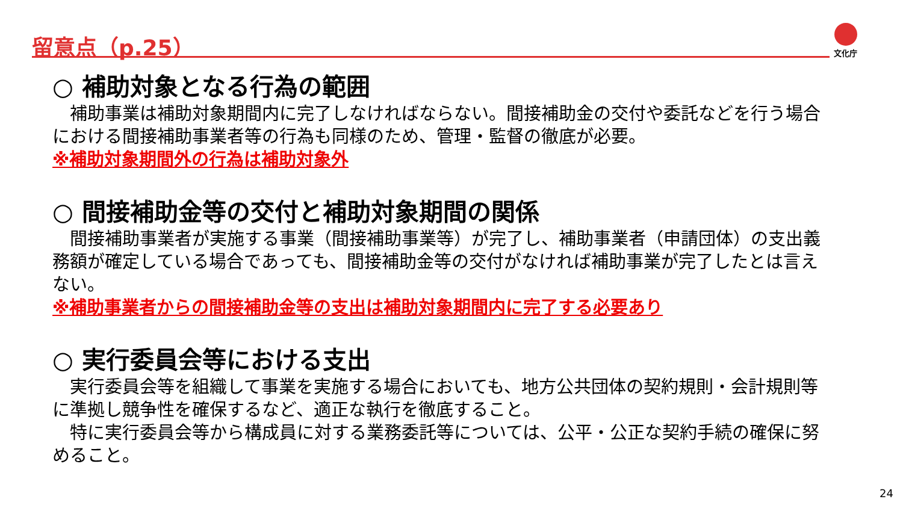留意点（p.25） 文化庁
○ 補助対象となる行為の範囲
補助事業は補助対象期間内に完了しなければならない。間接補助金の交付や委託などを行う場合における間接補助事業者等の行為も同様のため、管理・監督の徹底が必要。
※補助対象期間外の行為は補助対象外
○ 間接補助金等の交付と補助対象期間の関係
間接補助事業者が実施する事業（間接補助事業等）が完了し、補助事業者（申請団体）の支出義務額が確定している場合であっても、間接補助金等の交付がなければ補助事業が完了したとは言えない。
※補助事業者からの間接補助金等の支出は補助対象期間内に完了する必要あり
○ 実行委員会等における支出
実行委員会等を組織して事業を実施する場合においても、地方公共団体の契約規則・会計規則等に準拠し競争性を確保するなど、適正な執行を徹底すること。
特に実行委員会等から構成員に対する業務委託等については、公平・公正な契約手続の確保に努めること。
24